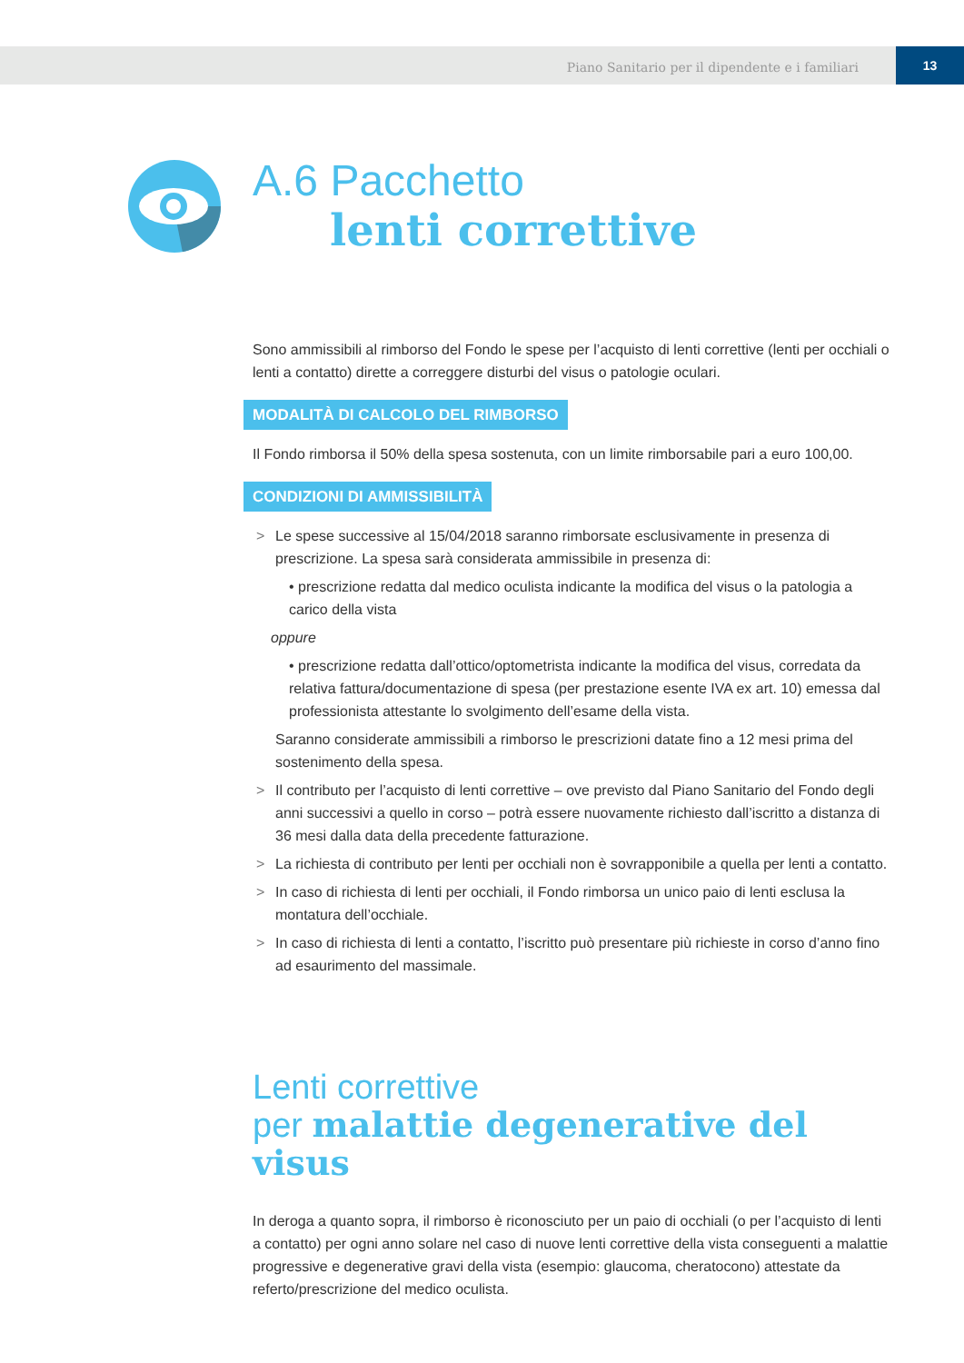Piano Sanitario per il dipendente e i familiari
13
A.6 Pacchetto
lenti correttive
Sono ammissibili al rimborso del Fondo le spese per l’acquisto di lenti correttive (lenti per occhiali o lenti a contatto) dirette a correggere disturbi del visus o patologie oculari.
MODALITÀ DI CALCOLO DEL RIMBORSO
Il Fondo rimborsa il 50% della spesa sostenuta, con un limite rimborsabile pari a euro 100,00.
CONDIZIONI DI AMMISSIBILITÀ
> Le spese successive al 15/04/2018 saranno rimborsate esclusivamente in presenza di prescrizione. La spesa sarà considerata ammissibile in presenza di:
• prescrizione redatta dal medico oculista indicante la modifica del visus o la patologia a carico della vista
oppure
• prescrizione redatta dall’ottico/optometrista indicante la modifica del visus, corredata da relativa fattura/documentazione di spesa (per prestazione esente IVA ex art. 10) emessa dal professionista attestante lo svolgimento dell’esame della vista.
Saranno considerate ammissibili a rimborso le prescrizioni datate fino a 12 mesi prima del sostenimento della spesa.
> Il contributo per l’acquisto di lenti correttive – ove previsto dal Piano Sanitario del Fondo degli anni successivi a quello in corso – potrà essere nuovamente richiesto dall’iscritto a distanza di 36 mesi dalla data della precedente fatturazione.
> La richiesta di contributo per lenti per occhiali non è sovrapponibile a quella per lenti a contatto.
> In caso di richiesta di lenti per occhiali, il Fondo rimborsa un unico paio di lenti esclusa la montatura dell’occhiale.
> In caso di richiesta di lenti a contatto, l’iscritto può presentare più richieste in corso d’anno fino ad esaurimento del massimale.
Lenti correttive
per malattie degenerative del visus
In deroga a quanto sopra, il rimborso è riconosciuto per un paio di occhiali (o per l’acquisto di lenti a contatto) per ogni anno solare nel caso di nuove lenti correttive della vista conseguenti a malattie progressive e degenerative gravi della vista (esempio: glaucoma, cheratocono) attestate da referto/prescrizione del medico oculista.